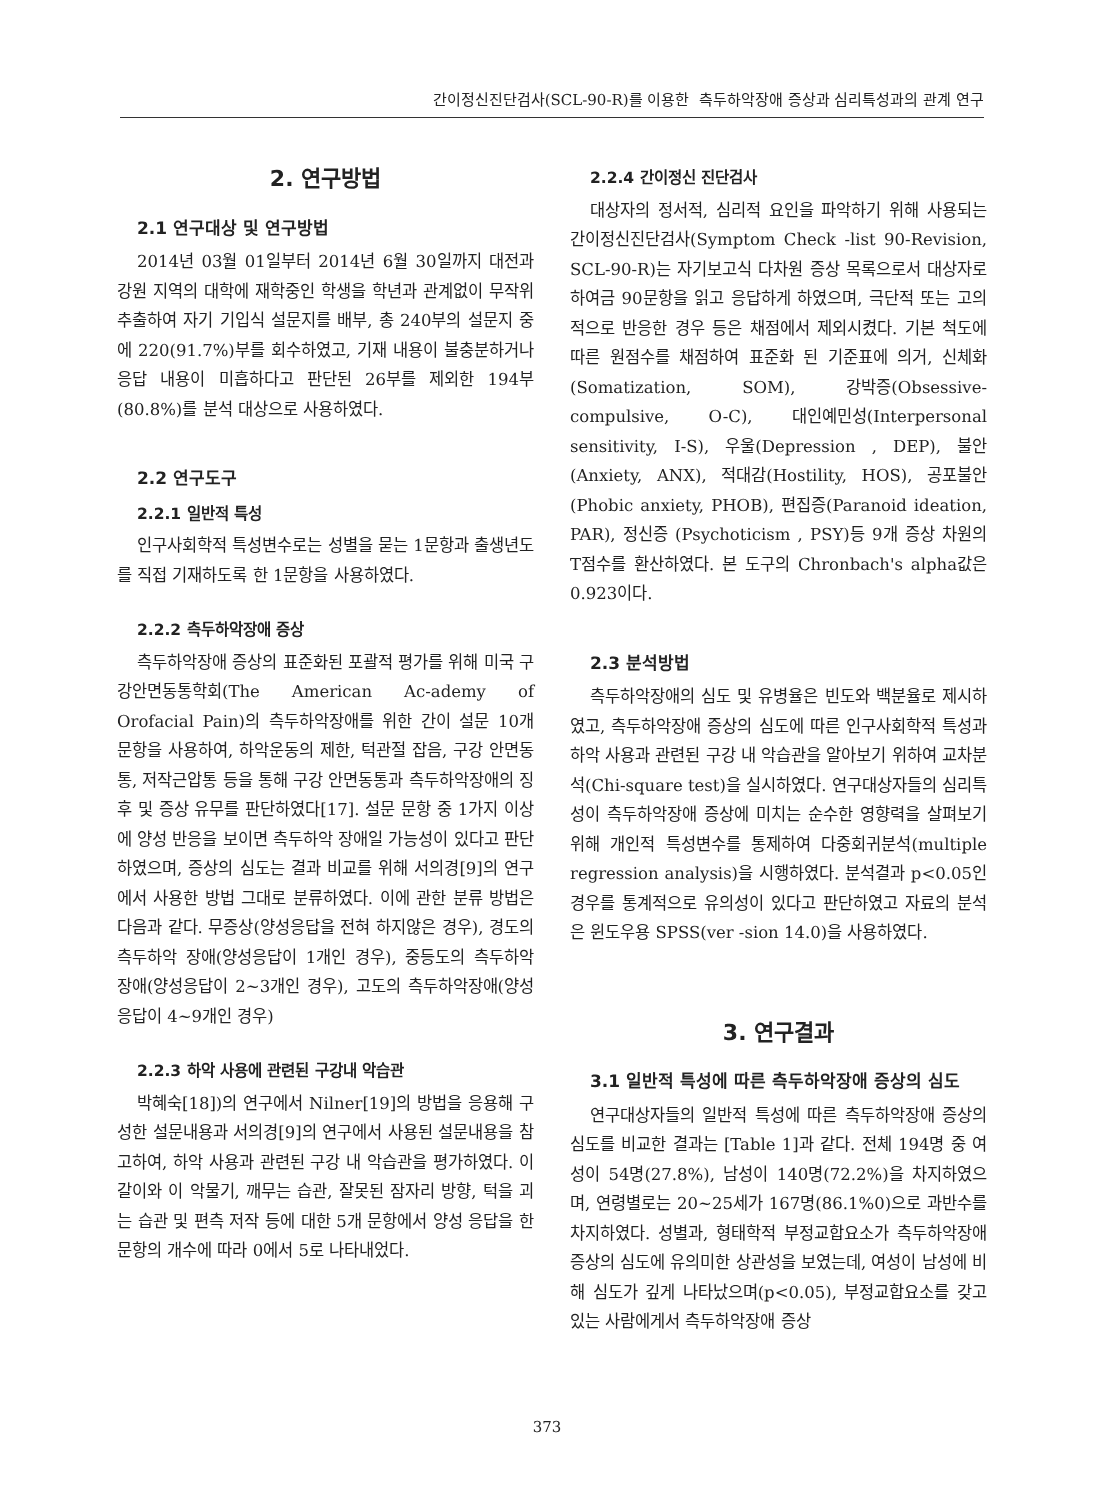간이정신진단검사(SCL-90-R)를 이용한 측두하악장애 증상과 심리특성과의 관계 연구
2. 연구방법
2.1 연구대상 및 연구방법
2014년 03월 01일부터 2014년 6월 30일까지 대전과 강원 지역의 대학에 재학중인 학생을 학년과 관계없이 무작위 추출하여 자기 기입식 설문지를 배부, 총 240부의 설문지 중에 220(91.7%)부를 회수하였고, 기재 내용이 불충분하거나 응답 내용이 미흡하다고 판단된 26부를 제외한 194부(80.8%)를 분석 대상으로 사용하였다.
2.2 연구도구
2.2.1 일반적 특성
인구사회학적 특성변수로는 성별을 묻는 1문항과 출생년도를 직접 기재하도록 한 1문항을 사용하였다.
2.2.2 측두하악장애 증상
측두하악장애 증상의 표준화된 포괄적 평가를 위해 미국 구강안면동통학회(The American Ac-ademy of Orofacial Pain)의 측두하악장애를 위한 간이 설문 10개 문항을 사용하여, 하악운동의 제한, 턱관절 잡음, 구강 안면동통, 저작근압통 등을 통해 구강 안면동통과 측두하악장애의 징후 및 증상 유무를 판단하였다[17]. 설문 문항 중 1가지 이상에 양성 반응을 보이면 측두하악 장애일 가능성이 있다고 판단하였으며, 증상의 심도는 결과 비교를 위해 서의경[9]의 연구에서 사용한 방법 그대로 분류하였다. 이에 관한 분류 방법은 다음과 같다. 무증상(양성응답을 전혀 하지않은 경우), 경도의 측두하악 장애(양성응답이 1개인 경우), 중등도의 측두하악 장애(양성응답이 2~3개인 경우), 고도의 측두하악장애(양성응답이 4~9개인 경우)
2.2.3 하악 사용에 관련된 구강내 악습관
박혜숙[18])의 연구에서 Nilner[19]의 방법을 응용해 구성한 설문내용과 서의경[9]의 연구에서 사용된 설문내용을 참고하여, 하악 사용과 관련된 구강 내 악습관을 평가하였다. 이갈이와 이 악물기, 깨무는 습관, 잘못된 잠자리 방향, 턱을 괴는 습관 및 편측 저작 등에 대한 5개 문항에서 양성 응답을 한 문항의 개수에 따라 0에서 5로 나타내었다.
2.2.4 간이정신 진단검사
대상자의 정서적, 심리적 요인을 파악하기 위해 사용되는 간이정신진단검사(Symptom Check -list 90-Revision, SCL-90-R)는 자기보고식 다차원 증상 목록으로서 대상자로 하여금 90문항을 읽고 응답하게 하였으며, 극단적 또는 고의적으로 반응한 경우 등은 채점에서 제외시켰다. 기본 척도에 따른 원점수를 채점하여 표준화 된 기준표에 의거, 신체화(Somatization, SOM), 강박증(Obsessive-compulsive, O-C), 대인예민성(Interpersonal sensitivity, I-S), 우울(Depression , DEP), 불안(Anxiety, ANX), 적대감(Hostility, HOS), 공포불안(Phobic anxiety, PHOB), 편집증(Paranoid ideation, PAR), 정신증 (Psychoticism , PSY)등 9개 증상 차원의 T점수를 환산하였다. 본 도구의 Chronbach's alpha값은 0.923이다.
2.3 분석방법
측두하악장애의 심도 및 유병율은 빈도와 백분율로 제시하였고, 측두하악장애 증상의 심도에 따른 인구사회학적 특성과 하악 사용과 관련된 구강 내 악습관을 알아보기 위하여 교차분석(Chi-square test)을 실시하였다. 연구대상자들의 심리특성이 측두하악장애 증상에 미치는 순수한 영향력을 살펴보기 위해 개인적 특성변수를 통제하여 다중회귀분석(multiple regression analysis)을 시행하였다. 분석결과 p<0.05인 경우를 통계적으로 유의성이 있다고 판단하였고 자료의 분석은 윈도우용 SPSS(ver -sion 14.0)을 사용하였다.
3. 연구결과
3.1 일반적 특성에 따른 측두하악장애 증상의 심도
연구대상자들의 일반적 특성에 따른 측두하악장애 증상의 심도를 비교한 결과는 [Table 1]과 같다. 전체 194명 중 여성이 54명(27.8%), 남성이 140명(72.2%)을 차지하였으며, 연령별로는 20~25세가 167명(86.1%0)으로 과반수를 차지하였다. 성별과, 형태학적 부정교합요소가 측두하악장애 증상의 심도에 유의미한 상관성을 보였는데, 여성이 남성에 비해 심도가 깊게 나타났으며(p<0.05), 부정교합요소를 갖고 있는 사람에게서 측두하악장애 증상
373